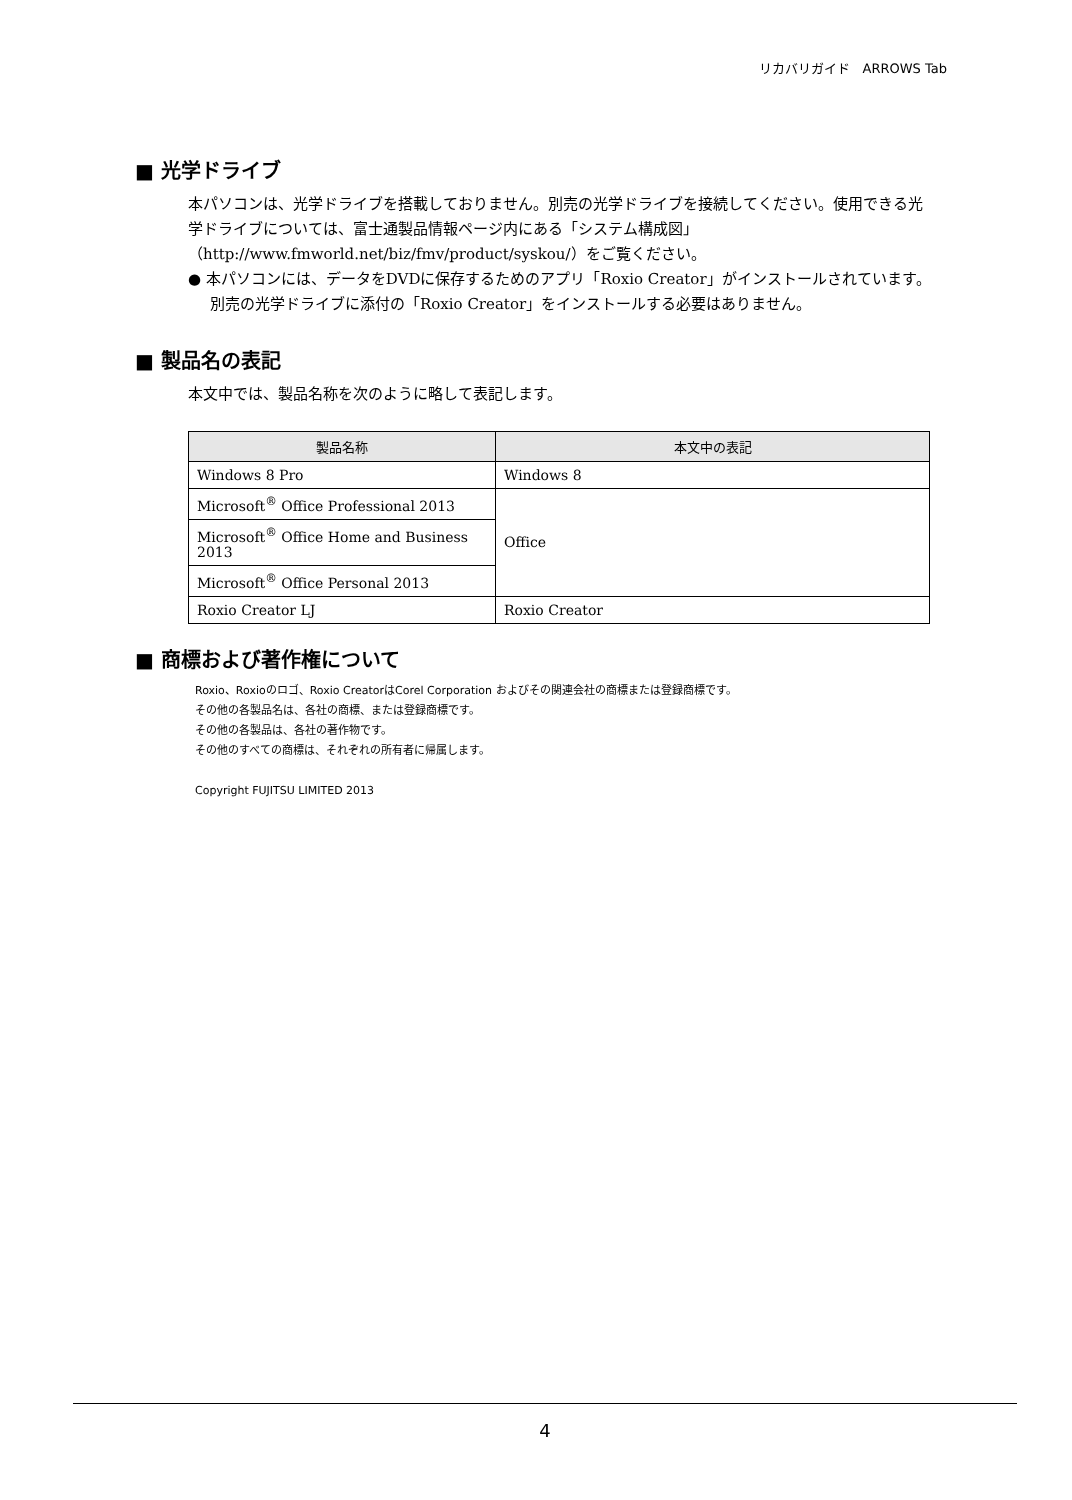リカバリガイド　ARROWS Tab
■ 光学ドライブ
本パソコンは、光学ドライブを搭載しておりません。別売の光学ドライブを接続してください。使用できる光学ドライブについては、富士通製品情報ページ内にある「システム構成図」（http://www.fmworld.net/biz/fmv/product/syskou/）をご覧ください。
● 本パソコンには、データをDVDに保存するためのアプリ「Roxio Creator」がインストールされています。別売の光学ドライブに添付の「Roxio Creator」をインストールする必要はありません。
■ 製品名の表記
本文中では、製品名称を次のように略して表記します。
| 製品名称 | 本文中の表記 |
| --- | --- |
| Windows 8 Pro | Windows 8 |
| Microsoft<sup>®</sup> Office Professional 2013 | Office |
| Microsoft<sup>®</sup> Office Home and Business 2013 | |
| Microsoft<sup>®</sup> Office Personal 2013 | |
| Roxio Creator LJ | Roxio Creator |
■ 商標および著作権について
Roxio、Roxioのロゴ、Roxio CreatorはCorel Corporation およびその関連会社の商標または登録商標です。
その他の各製品名は、各社の商標、または登録商標です。
その他の各製品は、各社の著作物です。
その他のすべての商標は、それぞれの所有者に帰属します。
Copyright FUJITSU LIMITED 2013
4